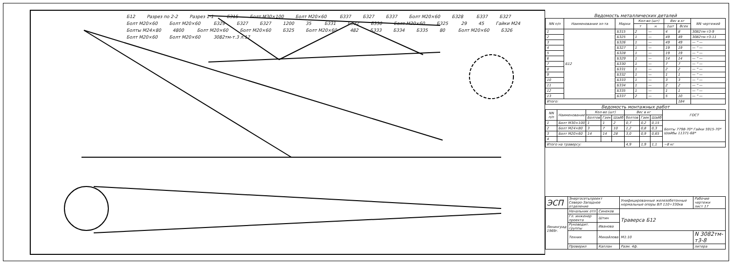Б12 Разрез по 2-2 Разрез 1-1 Б315 Болт М30×100 Болт М20×60 Б337 Б327 Б337 Болт М20×60 Б328 Б337 Б327 Болт М20×60 Болт М20×60 Б329 Б327 Б327 1200 35 Б331 Б332 Б330 Болт М20×60 Б325 29 45 Гайки М24 Болты М24×80 4800 Болт М20×60 Болт М20×60 Б325 Болт М20×60 482 Б333 Б334 Б335 80 Болт М20×60 Б326 Болт М20×60 Болт М20×60 3082тм-т.3 л.17
Ведомость металлических деталей
| NN п/п | Наименование эл-та | Марки | Кол-во (шт) | | Вес в кг | | NN чертежей |
| --- | --- | --- | --- | --- | --- | --- | --- |
| | | | т | н | 1шт | Всех | |
| 1 | Б12 | Б315 | 2 | — | 4 | 8 | 3082тм-т3-9 |
| 2 | | Б325 | 1 | — | 49 | 49 | 3082тм-т3-11 |
| 3 | | Б326 | 1 | — | 49 | 49 | — " — |
| 4 | | Б327 | 1 | — | 19 | 19 | — " — |
| 5 | | Б328 | 1 | — | 19 | 19 | — " — |
| 6 | | Б329 | 1 | — | 14 | 14 | — " — |
| 7 | | Б330 | 1 | — | 7 | 7 | — " — |
| 8 | | Б331 | 1 | — | 2 | 2 | — " — |
| 9 | | Б332 | 1 | — | 1 | 1 | — " — |
| 10 | | Б333 | 1 | — | 3 | 3 | — " — |
| 11 | | Б334 | 1 | — | 2 | 2 | — " — |
| 12 | | Б335 | 1 | — | 1 | 1 | — " — |
| 13 | | Б337 | 2 | — | 5 | 10 | — " — |
| Итого: | | | | | | 184 | |
Ведомость монтажных работ
| NN п/п | Наименование | Кол-во (шт) | | | Вес в кг | | | ГОСТ |
| --- | --- | --- | --- | --- | --- | --- | --- | --- |
| | | Болтов | Гаек | Шайб | болтов | Гаек | Шайб | |
| 1 | Болт М30×100 | 1 | 1 | 2 | 0,7 | 0,2 | 0,15 | Болты 7798-70* Гайки 5915-70* Шайбы 11371-68* |
| 2 | Болт М24×80 | 3 | 7 | 10 | 1,2 | 0,8 | 0,3 | |
| 3 | Болт М20×60 | 14 | 14 | 28 | 3,0 | 0,9 | 0,65 | |
| 4 | | | | | | | | |
| Итого на траверсу: | | | | | 4,9 | 1,9 | 1,1 | ~8 кг |
| ЭСП | Энергосетьпроект Северо-Западное отделение | | Унифицированные железобетонные нормальные опоры ВЛ 110÷330кв | | Рабочие чертежи лист 17 |
| Ленинград 1969г. | Начальник отп | Синеков | Траверса Б12 | | |
| | Гл. инженер проекта | Штин | | | |
| | Руководит. группы | Иванова | | | |
| | Техник | Михайлова | М1:10 | N 3082тм-т3-8 | |
| | Проверил | Каплан | Разм. 4ф. | литера | |